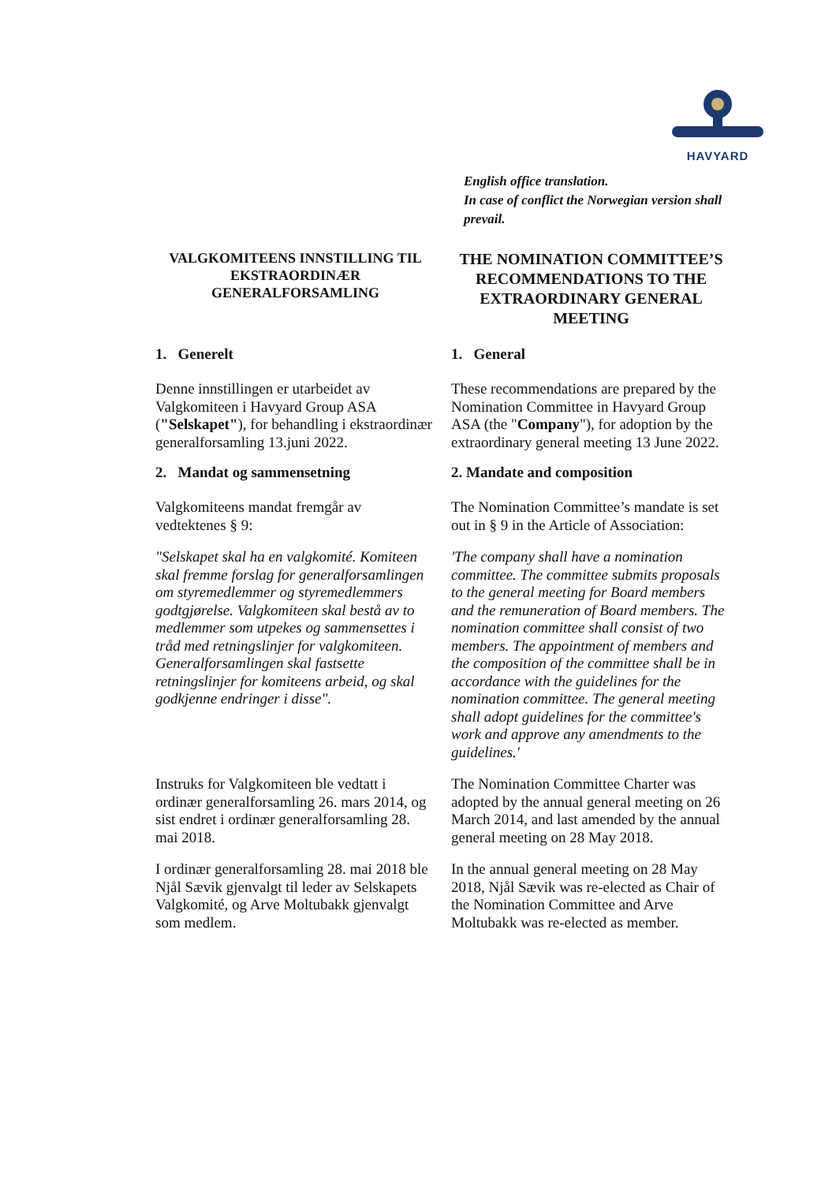HAVYARD
English office translation.
In case of conflict the Norwegian version shall prevail.
VALGKOMITEENS INNSTILLING TIL EKSTRAORDINÆR GENERALFORSAMLING
THE NOMINATION COMMITTEE’S RECOMMENDATIONS TO THE EXTRAORDINARY GENERAL MEETING
1. Generelt 1. General
Denne innstillingen er utarbeidet av Valgkomiteen i Havyard Group ASA ("Selskapet"), for behandling i ekstraordinær generalforsamling 13.juni 2022.
These recommendations are prepared by the Nomination Committee in Havyard Group ASA (the "Company"), for adoption by the extraordinary general meeting 13 June 2022.
2. Mandat og sammensetning 2. Mandate and composition
Valgkomiteens mandat fremgår av vedtektenes § 9:
The Nomination Committee’s mandate is set out in § 9 in the Article of Association:
"Selskapet skal ha en valgkomité. Komiteen skal fremme forslag for generalforsamlingen om styremedlemmer og styremedlemmers godtgjørelse. Valgkomiteen skal bestå av to medlemmer som utpekes og sammensettes i tråd med retningslinjer for valgkomiteen. Generalforsamlingen skal fastsette retningslinjer for komiteens arbeid, og skal godkjenne endringer i disse".
'The company shall have a nomination committee. The committee submits proposals to the general meeting for Board members and the remuneration of Board members. The nomination committee shall consist of two members. The appointment of members and the composition of the committee shall be in accordance with the guidelines for the nomination committee. The general meeting shall adopt guidelines for the committee's work and approve any amendments to the guidelines.'
Instruks for Valgkomiteen ble vedtatt i ordinær generalforsamling 26. mars 2014, og sist endret i ordinær generalforsamling 28. mai 2018.
The Nomination Committee Charter was adopted by the annual general meeting on 26 March 2014, and last amended by the annual general meeting on 28 May 2018.
I ordinær generalforsamling 28. mai 2018 ble Njål Sævik gjenvalgt til leder av Selskapets Valgkomité, og Arve Moltubakk gjenvalgt som medlem.
In the annual general meeting on 28 May 2018, Njål Sævik was re-elected as Chair of the Nomination Committee and Arve Moltubakk was re-elected as member.